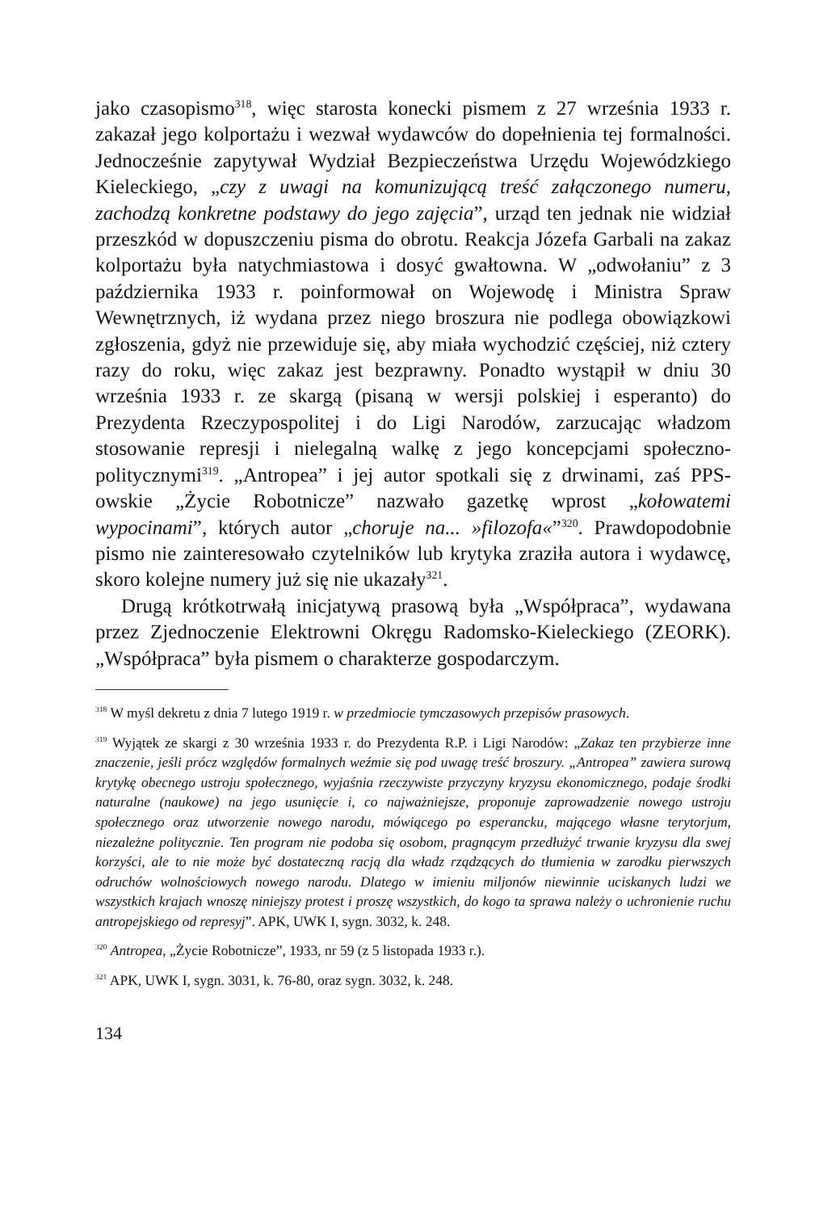jako czasopismo<sup>318</sup>, więc starosta konecki pismem z 27 września 1933 r. zakazał jego kolportażu i wezwał wydawców do dopełnienia tej formalności. Jednocześnie zapytywał Wydział Bezpieczeństwa Urzędu Wojewódzkiego Kieleckiego, „czy z uwagi na komunizującą treść załączonego numeru, zachodzą konkretne podstawy do jego zajęcia”, urząd ten jednak nie widział przeszkód w dopuszczeniu pisma do obrotu. Reakcja Józefa Garbali na zakaz kolportażu była natychmiastowa i dosyć gwałtowna. W „odwołaniu” z 3 października 1933 r. poinformował on Wojewodę i Ministra Spraw Wewnętrznych, iż wydana przez niego broszura nie podlega obowiązkowi zgłoszenia, gdyż nie przewiduje się, aby miała wychodzić częściej, niż cztery razy do roku, więc zakaz jest bezprawny. Ponadto wystąpił w dniu 30 września 1933 r. ze skargą (pisaną w wersji polskiej i esperanto) do Prezydenta Rzeczypospolitej i do Ligi Narodów, zarzucając władzom stosowanie represji i nielegalną walkę z jego koncepcjami społeczno-politycznymi<sup>319</sup>. „Antropea” i jej autor spotkali się z drwinami, zaś PPS-owskie „Życie Robotnicze” nazwało gazetkę wprost „kołowatemi wypocinami”, których autor „choruje na... »filozofa«”<sup>320</sup>. Prawdopodobnie pismo nie zainteresowało czytelników lub krytyka zraziła autora i wydawcę, skoro kolejne numery już się nie ukazały<sup>321</sup>.
Drugą krótkotrwałą inicjatywą prasową była „Współpraca”, wydawana przez Zjednoczenie Elektrowni Okręgu Radomsko-Kieleckiego (ZEORK). „Współpraca” była pismem o charakterze gospodarczym.
<sup>318</sup> W myśl dekretu z dnia 7 lutego 1919 r. w przedmiocie tymczasowych przepisów prasowych.
<sup>319</sup> Wyjątek ze skargi z 30 września 1933 r. do Prezydenta R.P. i Ligi Narodów: „Zakaz ten przybierze inne znaczenie, jeśli prócz względów formalnych weźmie się pod uwagę treść broszury. „Antropea” zawiera surową krytykę obecnego ustroju społecznego, wyjaśnia rzeczywiste przyczyny kryzysu ekonomicznego, podaje środki naturalne (naukowe) na jego usunięcie i, co najważniejsze, proponuje zaprowadzenie nowego ustroju społecznego oraz utworzenie nowego narodu, mówiącego po esperancku, mającego własne terytorjum, niezależne politycznie. Ten program nie podoba się osobom, pragnącym przedłużyć trwanie kryzysu dla swej korzyści, ale to nie może być dostateczną racją dla władz rządzących do tłumienia w zarodku pierwszych odruchów wolnościowych nowego narodu. Dlatego w imieniu miljonów niewinnie uciskanych ludzi we wszystkich krajach wnoszę niniejszy protest i proszę wszystkich, do kogo ta sprawa należy o uchronienie ruchu antropejskiego od represyj”. APK, UWK I, sygn. 3032, k. 248.
<sup>320</sup> Antropea, „Życie Robotnicze”, 1933, nr 59 (z 5 listopada 1933 r.).
<sup>321</sup> APK, UWK I, sygn. 3031, k. 76-80, oraz sygn. 3032, k. 248.
134